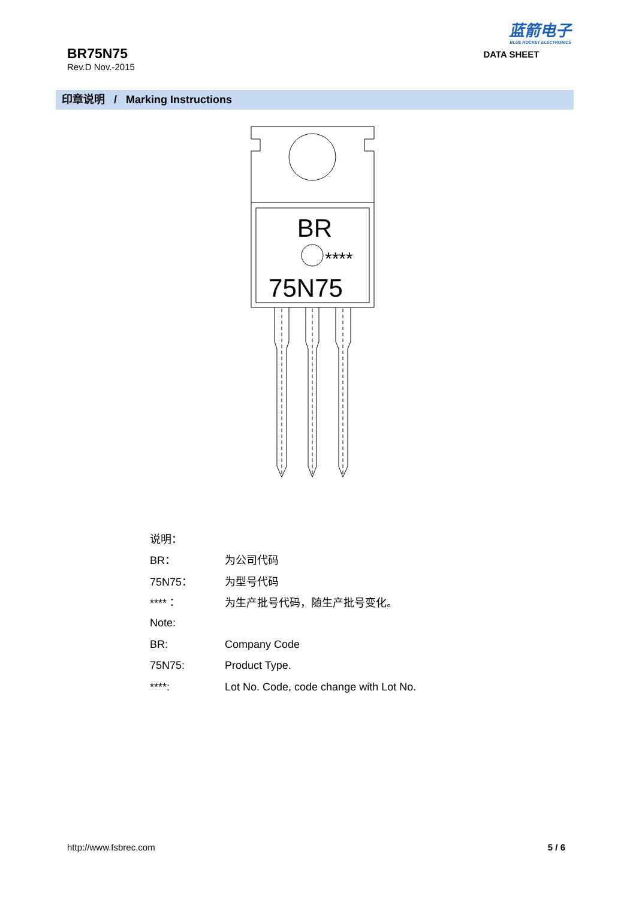BR75N75
Rev.D Nov.-2015
蓝箭电子
BLUE ROCKET ELECTRONICS
DATA SHEET
印章说明 / Marking Instructions
BR
****
75N75
| 说明： | |
| BR： | 为公司代码 |
| 75N75： | 为型号代码 |
| ****： | 为生产批号代码，随生产批号变化。 |
| Note: | |
| BR: | Company Code |
| 75N75: | Product Type. |
| ****: | Lot No. Code, code change with Lot No. |
http://www.fsbrec.com 5 / 6